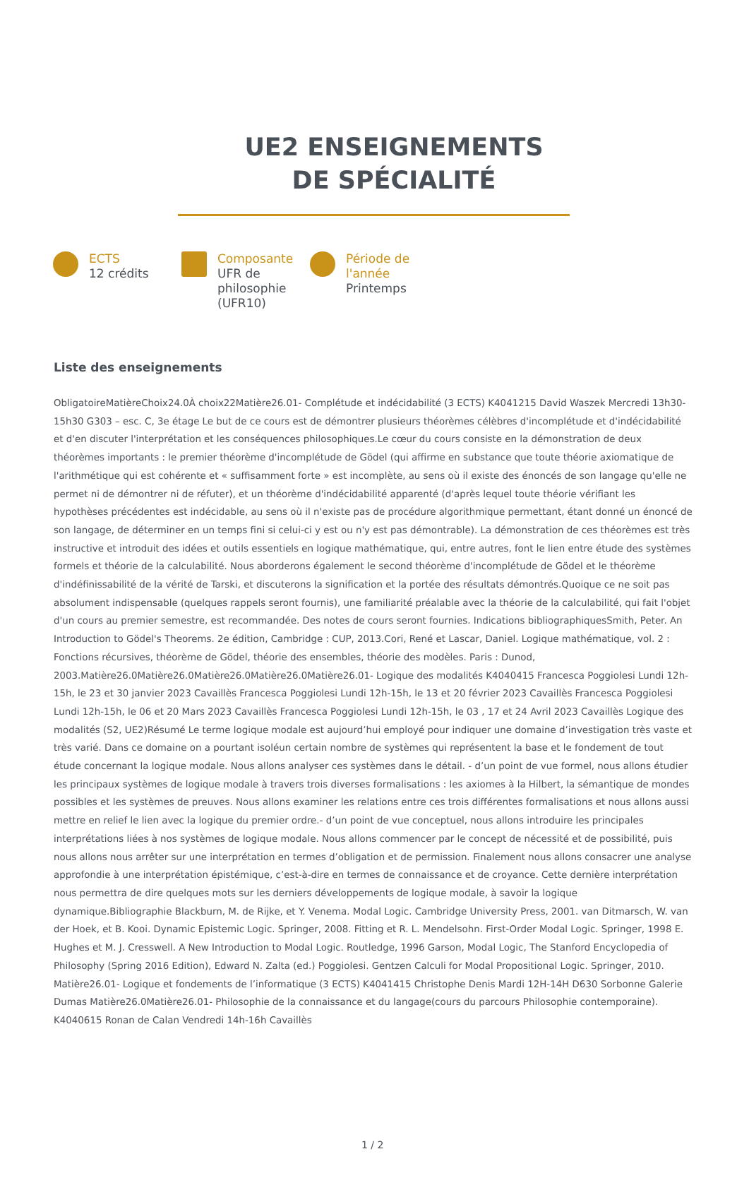UE2 ENSEIGNEMENTS
DE SPÉCIALITÉ
ECTS
12 crédits
Composante
UFR de philosophie (UFR10)
Période de l'année
Printemps
Liste des enseignements
ObligatoireMatièreChoix24.0À choix22Matière26.01- Complétude et indécidabilité (3 ECTS) K4041215 David Waszek Mercredi 13h30-15h30 G303 – esc. C, 3e étage Le but de ce cours est de démontrer plusieurs théorèmes célèbres d'incomplétude et d'indécidabilité et d'en discuter l'interprétation et les conséquences philosophiques.Le cœur du cours consiste en la démonstration de deux théorèmes importants : le premier théorème d'incomplétude de Gödel (qui affirme en substance que toute théorie axiomatique de l'arithmétique qui est cohérente et « suffisamment forte » est incomplète, au sens où il existe des énoncés de son langage qu'elle ne permet ni de démontrer ni de réfuter), et un théorème d'indécidabilité apparenté (d'après lequel toute théorie vérifiant les hypothèses précédentes est indécidable, au sens où il n'existe pas de procédure algorithmique permettant, étant donné un énoncé de son langage, de déterminer en un temps fini si celui-ci y est ou n'y est pas démontrable). La démonstration de ces théorèmes est très instructive et introduit des idées et outils essentiels en logique mathématique, qui, entre autres, font le lien entre étude des systèmes formels et théorie de la calculabilité. Nous aborderons également le second théorème d'incomplétude de Gödel et le théorème d'indéfinissabilité de la vérité de Tarski, et discuterons la signification et la portée des résultats démontrés.Quoique ce ne soit pas absolument indispensable (quelques rappels seront fournis), une familiarité préalable avec la théorie de la calculabilité, qui fait l'objet d'un cours au premier semestre, est recommandée. Des notes de cours seront fournies. Indications bibliographiquesSmith, Peter. An Introduction to Gödel's Theorems. 2e édition, Cambridge : CUP, 2013.Cori, René et Lascar, Daniel. Logique mathématique, vol. 2 : Fonctions récursives, théorème de Gödel, théorie des ensembles, théorie des modèles. Paris : Dunod, 2003.Matière26.0Matière26.0Matière26.0Matière26.0Matière26.01- Logique des modalités K4040415 Francesca Poggiolesi Lundi 12h-15h, le 23 et 30 janvier 2023 Cavaillès Francesca Poggiolesi Lundi 12h-15h, le 13 et 20 février 2023 Cavaillès Francesca Poggiolesi Lundi 12h-15h, le 06 et 20 Mars 2023 Cavaillès Francesca Poggiolesi Lundi 12h-15h, le 03 , 17 et 24 Avril 2023 Cavaillès Logique des modalités (S2, UE2)Résumé Le terme logique modale est aujourd’hui employé pour indiquer une domaine d’investigation très vaste et très varié. Dans ce domaine on a pourtant isoléun certain nombre de systèmes qui représentent la base et le fondement de tout étude concernant la logique modale. Nous allons analyser ces systèmes dans le détail. - d’un point de vue formel, nous allons étudier les principaux systèmes de logique modale à travers trois diverses formalisations : les axiomes à la Hilbert, la sémantique de mondes possibles et les systèmes de preuves. Nous allons examiner les relations entre ces trois différentes formalisations et nous allons aussi mettre en relief le lien avec la logique du premier ordre.- d’un point de vue conceptuel, nous allons introduire les principales interprétations liées à nos systèmes de logique modale. Nous allons commencer par le concept de nécessité et de possibilité, puis nous allons nous arrêter sur une interprétation en termes d’obligation et de permission. Finalement nous allons consacrer une analyse approfondie à une interprétation épistémique, c’est-à-dire en termes de connaissance et de croyance. Cette dernière interprétation nous permettra de dire quelques mots sur les derniers développements de logique modale, à savoir la logique dynamique.Bibliographie Blackburn, M. de Rijke, et Y. Venema. Modal Logic. Cambridge University Press, 2001. van Ditmarsch, W. van der Hoek, et B. Kooi. Dynamic Epistemic Logic. Springer, 2008. Fitting et R. L. Mendelsohn. First-Order Modal Logic. Springer, 1998 E. Hughes et M. J. Cresswell. A New Introduction to Modal Logic. Routledge, 1996 Garson, Modal Logic, The Stanford Encyclopedia of Philosophy (Spring 2016 Edition), Edward N. Zalta (ed.) Poggiolesi. Gentzen Calculi for Modal Propositional Logic. Springer, 2010. Matière26.01- Logique et fondements de l’informatique (3 ECTS) K4041415 Christophe Denis Mardi 12H-14H D630 Sorbonne Galerie Dumas Matière26.0Matière26.01- Philosophie de la connaissance et du langage(cours du parcours Philosophie contemporaine). K4040615 Ronan de Calan Vendredi 14h-16h Cavaillès
1 / 2